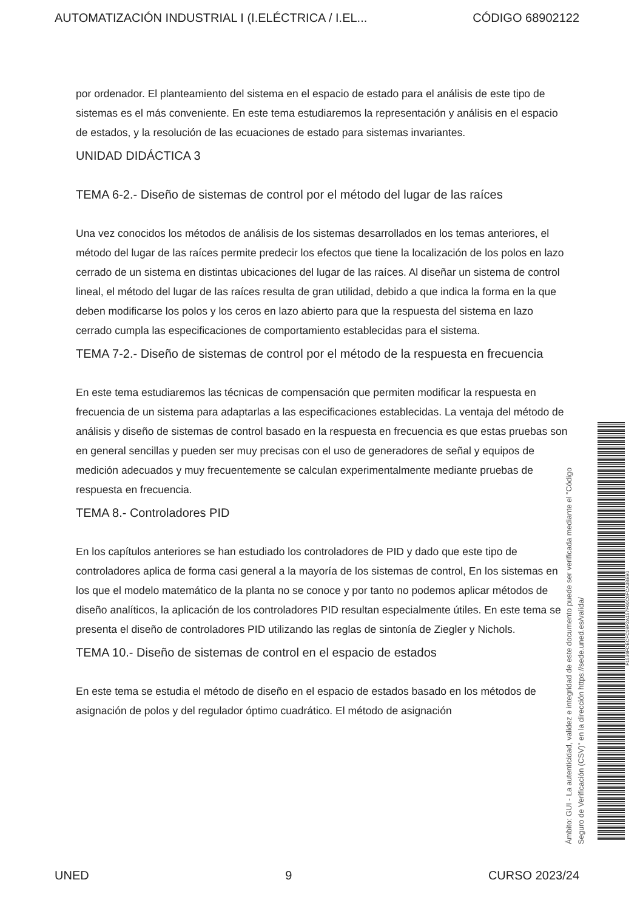AUTOMATIZACIÓN INDUSTRIAL I (I.ELÉCTRICA / I.EL... CÓDIGO 68902122
por ordenador. El planteamiento del sistema en el espacio de estado para el análisis de este tipo de sistemas es el más conveniente. En este tema estudiaremos la representación y análisis en el espacio de estados, y la resolución de las ecuaciones de estado para sistemas invariantes.
UNIDAD DIDÁCTICA 3
TEMA 6-2.- Diseño de sistemas de control por el método del lugar de las raíces
Una vez conocidos los métodos de análisis de los sistemas desarrollados en los temas anteriores, el método del lugar de las raíces permite predecir los efectos que tiene la localización de los polos en lazo cerrado de un sistema en distintas ubicaciones del lugar de las raíces. Al diseñar un sistema de control lineal, el método del lugar de las raíces resulta de gran utilidad, debido a que indica la forma en la que deben modificarse los polos y los ceros en lazo abierto para que la respuesta del sistema en lazo cerrado cumpla las especificaciones de comportamiento establecidas para el sistema.
TEMA 7-2.- Diseño de sistemas de control por el método de la respuesta en frecuencia
En este tema estudiaremos las técnicas de compensación que permiten modificar la respuesta en frecuencia de un sistema para adaptarlas a las especificaciones establecidas. La ventaja del método de análisis y diseño de sistemas de control basado en la respuesta en frecuencia es que estas pruebas son en general sencillas y pueden ser muy precisas con el uso de generadores de señal y equipos de medición adecuados y muy frecuentemente se calculan experimentalmente mediante pruebas de respuesta en frecuencia.
TEMA 8.- Controladores PID
En los capítulos anteriores se han estudiado los controladores de PID y dado que este tipo de controladores aplica de forma casi general a la mayoría de los sistemas de control, En los sistemas en los que el modelo matemático de la planta no se conoce y por tanto no podemos aplicar métodos de diseño analíticos, la aplicación de los controladores PID resultan especialmente útiles. En este tema se presenta el diseño de controladores PID utilizando las reglas de sintonía de Ziegler y Nichols.
TEMA 10.- Diseño de sistemas de control en el espacio de estados
En este tema se estudia el método de diseño en el espacio de estados basado en los métodos de asignación de polos y del regulador óptimo cuadrático. El método de asignación
Ámbito: GUI - La autenticidad, validez e integridad de este documento puede ser verificada mediante el "Código Seguro de Verificación (CSV)" en la dirección https://sede.uned.es/valida/
F1536FDECFC09F2A157F60C6FCA3BE90
UNED 9 CURSO 2023/24